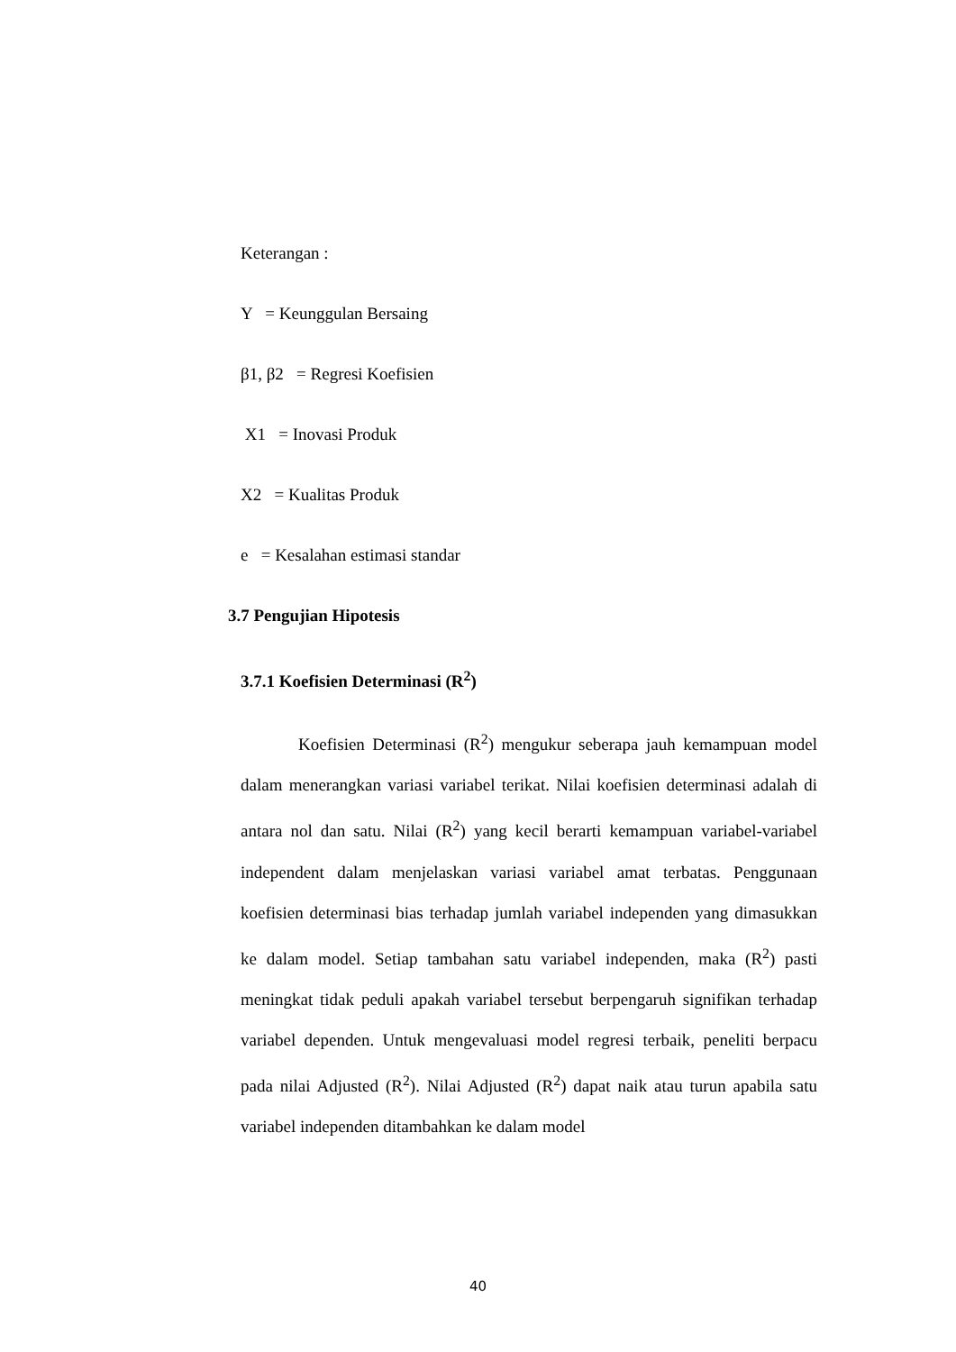Keterangan :
Y = Keunggulan Bersaing
β1, β2 = Regresi Koefisien
X1 = Inovasi Produk
X2 = Kualitas Produk
e = Kesalahan estimasi standar
3.7 Pengujian Hipotesis
3.7.1 Koefisien Determinasi (R<sup>2</sup>)
Koefisien Determinasi (R<sup>2</sup>) mengukur seberapa jauh kemampuan model dalam menerangkan variasi variabel terikat. Nilai koefisien determinasi adalah di antara nol dan satu. Nilai (R<sup>2</sup>) yang kecil berarti kemampuan variabel-variabel independent dalam menjelaskan variasi variabel amat terbatas. Penggunaan koefisien determinasi bias terhadap jumlah variabel independen yang dimasukkan ke dalam model. Setiap tambahan satu variabel independen, maka (R<sup>2</sup>) pasti meningkat tidak peduli apakah variabel tersebut berpengaruh signifikan terhadap variabel dependen. Untuk mengevaluasi model regresi terbaik, peneliti berpacu pada nilai Adjusted (R<sup>2</sup>). Nilai Adjusted (R<sup>2</sup>) dapat naik atau turun apabila satu variabel independen ditambahkan ke dalam model
40